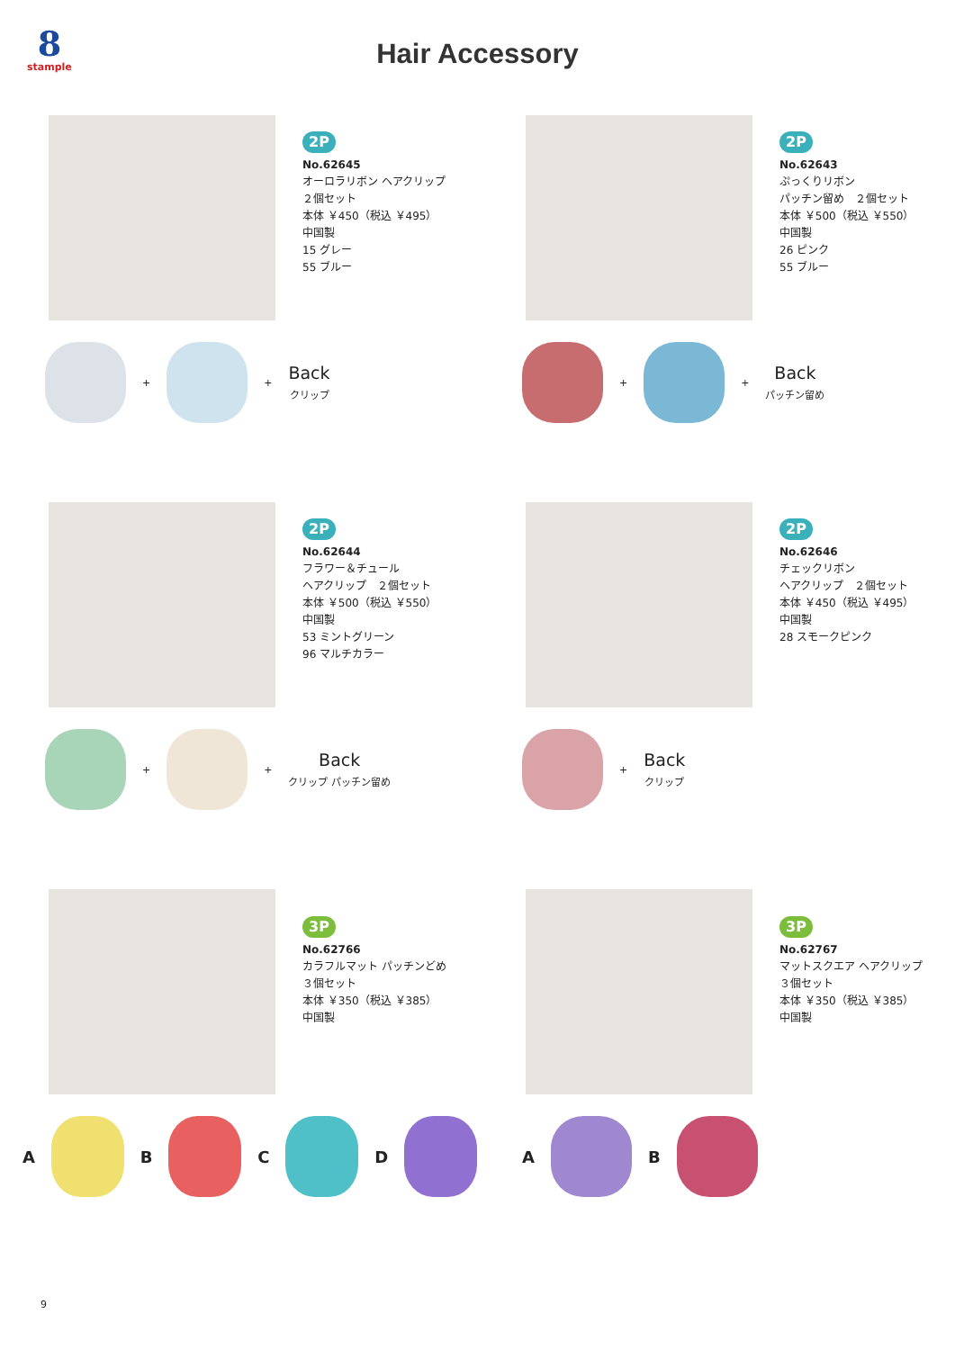8
stample
Hair Accessory
2P
No.62645
オーロラリボン ヘアクリップ
２個セット
本体 ￥450（税込 ￥495）
中国製
15 グレー
55 ブルー
+ +
Back
クリップ
2P
No.62643
ぷっくりリボン
パッチン留め　２個セット
本体 ￥500（税込 ￥550）
中国製
26 ピンク
55 ブルー
+ +
Back
パッチン留め
2P
No.62644
フラワー＆チュール
ヘアクリップ　２個セット
本体 ￥500（税込 ￥550）
中国製
53 ミントグリーン
96 マルチカラー
+ +
Back
クリップ パッチン留め
2P
No.62646
チェックリボン
ヘアクリップ　２個セット
本体 ￥450（税込 ￥495）
中国製
28 スモークピンク
+
Back
クリップ
3P
No.62766
カラフルマット パッチンどめ
３個セット
本体 ￥350（税込 ￥385）
中国製
A B C D
3P
No.62767
マットスクエア ヘアクリップ
３個セット
本体 ￥350（税込 ￥385）
中国製
A B
9